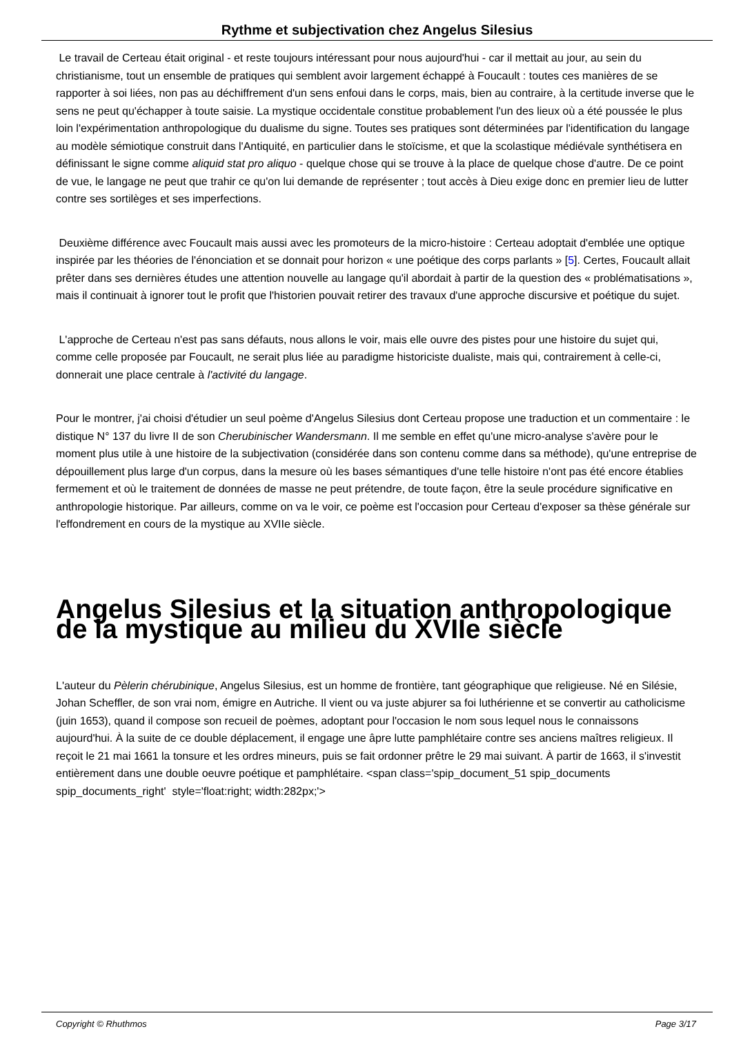Rythme et subjectivation chez Angelus Silesius
Le travail de Certeau était original - et reste toujours intéressant pour nous aujourd'hui - car il mettait au jour, au sein du christianisme, tout un ensemble de pratiques qui semblent avoir largement échappé à Foucault : toutes ces manières de se rapporter à soi liées, non pas au déchiffrement d'un sens enfoui dans le corps, mais, bien au contraire, à la certitude inverse que le sens ne peut qu'échapper à toute saisie. La mystique occidentale constitue probablement l'un des lieux où a été poussée le plus loin l'expérimentation anthropologique du dualisme du signe. Toutes ses pratiques sont déterminées par l'identification du langage au modèle sémiotique construit dans l'Antiquité, en particulier dans le stoïcisme, et que la scolastique médiévale synthétisera en définissant le signe comme aliquid stat pro aliquo - quelque chose qui se trouve à la place de quelque chose d'autre. De ce point de vue, le langage ne peut que trahir ce qu'on lui demande de représenter ; tout accès à Dieu exige donc en premier lieu de lutter contre ses sortilèges et ses imperfections.
Deuxième différence avec Foucault mais aussi avec les promoteurs de la micro-histoire : Certeau adoptait d'emblée une optique inspirée par les théories de l'énonciation et se donnait pour horizon « une poétique des corps parlants » [5]. Certes, Foucault allait prêter dans ses dernières études une attention nouvelle au langage qu'il abordait à partir de la question des « problématisations », mais il continuait à ignorer tout le profit que l'historien pouvait retirer des travaux d'une approche discursive et poétique du sujet.
L'approche de Certeau n'est pas sans défauts, nous allons le voir, mais elle ouvre des pistes pour une histoire du sujet qui, comme celle proposée par Foucault, ne serait plus liée au paradigme historiciste dualiste, mais qui, contrairement à celle-ci, donnerait une place centrale à l'activité du langage.
Pour le montrer, j'ai choisi d'étudier un seul poème d'Angelus Silesius dont Certeau propose une traduction et un commentaire : le distique N° 137 du livre II de son Cherubinischer Wandersmann. Il me semble en effet qu'une micro-analyse s'avère pour le moment plus utile à une histoire de la subjectivation (considérée dans son contenu comme dans sa méthode), qu'une entreprise de dépouillement plus large d'un corpus, dans la mesure où les bases sémantiques d'une telle histoire n'ont pas été encore établies fermement et où le traitement de données de masse ne peut prétendre, de toute façon, être la seule procédure significative en anthropologie historique. Par ailleurs, comme on va le voir, ce poème est l'occasion pour Certeau d'exposer sa thèse générale sur l'effondrement en cours de la mystique au XVIIe siècle.
Angelus Silesius et la situation anthropologique de la mystique au milieu du XVIIe siècle
L'auteur du Pèlerin chérubinique, Angelus Silesius, est un homme de frontière, tant géographique que religieuse. Né en Silésie, Johan Scheffler, de son vrai nom, émigre en Autriche. Il vient ou va juste abjurer sa foi luthérienne et se convertir au catholicisme (juin 1653), quand il compose son recueil de poèmes, adoptant pour l'occasion le nom sous lequel nous le connaissons aujourd'hui. À la suite de ce double déplacement, il engage une âpre lutte pamphlétaire contre ses anciens maîtres religieux. Il reçoit le 21 mai 1661 la tonsure et les ordres mineurs, puis se fait ordonner prêtre le 29 mai suivant. À partir de 1663, il s'investit entièrement dans une double oeuvre poétique et pamphlétaire. <span class='spip_document_51 spip_documents spip_documents_right' style='float:right; width:282px;'>
Copyright © Rhuthmos Page 3/17